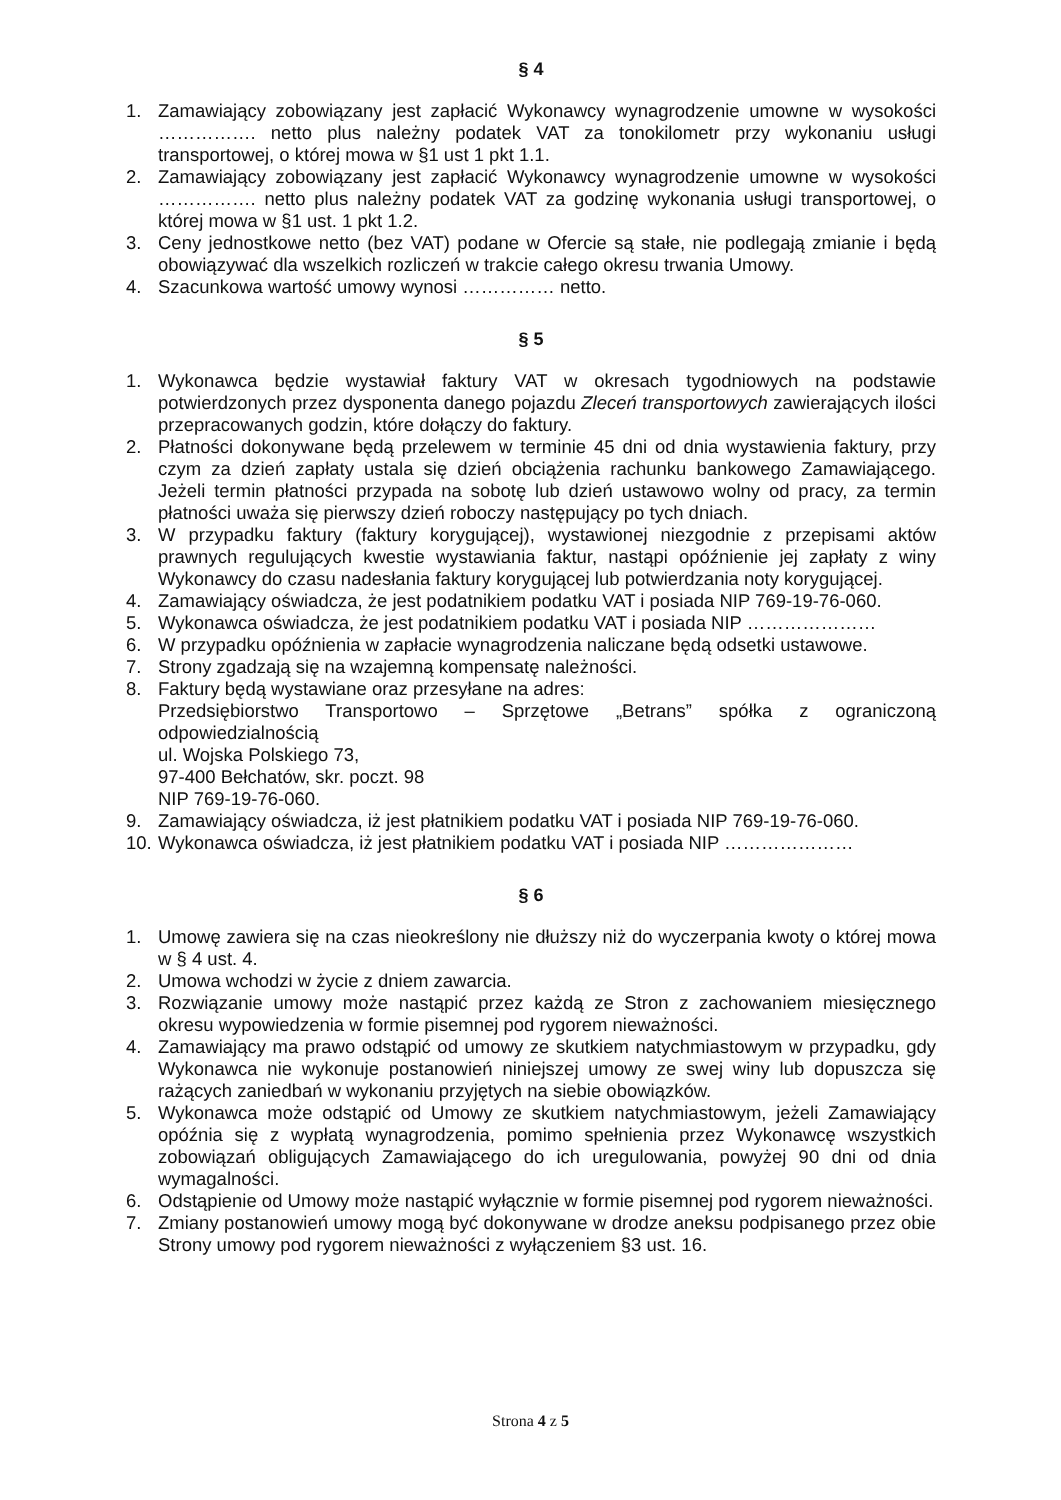§ 4
1. Zamawiający zobowiązany jest zapłacić Wykonawcy wynagrodzenie umowne w wysokości ……………. netto plus należny podatek VAT za tonokilometr przy wykonaniu usługi transportowej, o której mowa w §1 ust 1 pkt 1.1.
2. Zamawiający zobowiązany jest zapłacić Wykonawcy wynagrodzenie umowne w wysokości ……………. netto plus należny podatek VAT za godzinę wykonania usługi transportowej, o której mowa w §1 ust. 1 pkt 1.2.
3. Ceny jednostkowe netto (bez VAT) podane w Ofercie są stałe, nie podlegają zmianie i będą obowiązywać dla wszelkich rozliczeń w trakcie całego okresu trwania Umowy.
4. Szacunkowa wartość umowy wynosi …………… netto.
§ 5
1. Wykonawca będzie wystawiał faktury VAT w okresach tygodniowych na podstawie potwierdzonych przez dysponenta danego pojazdu Zleceń transportowych zawierających ilości przepracowanych godzin, które dołączy do faktury.
2. Płatności dokonywane będą przelewem w terminie 45 dni od dnia wystawienia faktury, przy czym za dzień zapłaty ustala się dzień obciążenia rachunku bankowego Zamawiającego. Jeżeli termin płatności przypada na sobotę lub dzień ustawowo wolny od pracy, za termin płatności uważa się pierwszy dzień roboczy następujący po tych dniach.
3. W przypadku faktury (faktury korygującej), wystawionej niezgodnie z przepisami aktów prawnych regulujących kwestie wystawiania faktur, nastąpi opóźnienie jej zapłaty z winy Wykonawcy do czasu nadesłania faktury korygującej lub potwierdzania noty korygującej.
4. Zamawiający oświadcza, że jest podatnikiem podatku VAT i posiada NIP 769-19-76-060.
5. Wykonawca oświadcza, że jest podatnikiem podatku VAT i posiada NIP …………………
6. W przypadku opóźnienia w zapłacie wynagrodzenia naliczane będą odsetki ustawowe.
7. Strony zgadzają się na wzajemną kompensatę należności.
8. Faktury będą wystawiane oraz przesyłane na adres:
Przedsiębiorstwo Transportowo – Sprzętowe „Betrans” spółka z ograniczoną odpowiedzialnością
ul. Wojska Polskiego 73,
97-400 Bełchatów, skr. poczt. 98
NIP 769-19-76-060.
9. Zamawiający oświadcza, iż jest płatnikiem podatku VAT i posiada NIP 769-19-76-060.
10. Wykonawca oświadcza, iż jest płatnikiem podatku VAT i posiada NIP …………………
§ 6
1. Umowę zawiera się na czas nieokreślony nie dłuższy niż do wyczerpania kwoty o której mowa w § 4 ust. 4.
2. Umowa wchodzi w życie z dniem zawarcia.
3. Rozwiązanie umowy może nastąpić przez każdą ze Stron z zachowaniem miesięcznego okresu wypowiedzenia w formie pisemnej pod rygorem nieważności.
4. Zamawiający ma prawo odstąpić od umowy ze skutkiem natychmiastowym w przypadku, gdy Wykonawca nie wykonuje postanowień niniejszej umowy ze swej winy lub dopuszcza się rażących zaniedbań w wykonaniu przyjętych na siebie obowiązków.
5. Wykonawca może odstąpić od Umowy ze skutkiem natychmiastowym, jeżeli Zamawiający opóźnia się z wypłatą wynagrodzenia, pomimo spełnienia przez Wykonawcę wszystkich zobowiązań obligujących Zamawiającego do ich uregulowania, powyżej 90 dni od dnia wymagalności.
6. Odstąpienie od Umowy może nastąpić wyłącznie w formie pisemnej pod rygorem nieważności.
7. Zmiany postanowień umowy mogą być dokonywane w drodze aneksu podpisanego przez obie Strony umowy pod rygorem nieważności z wyłączeniem §3 ust. 16.
Strona 4 z 5